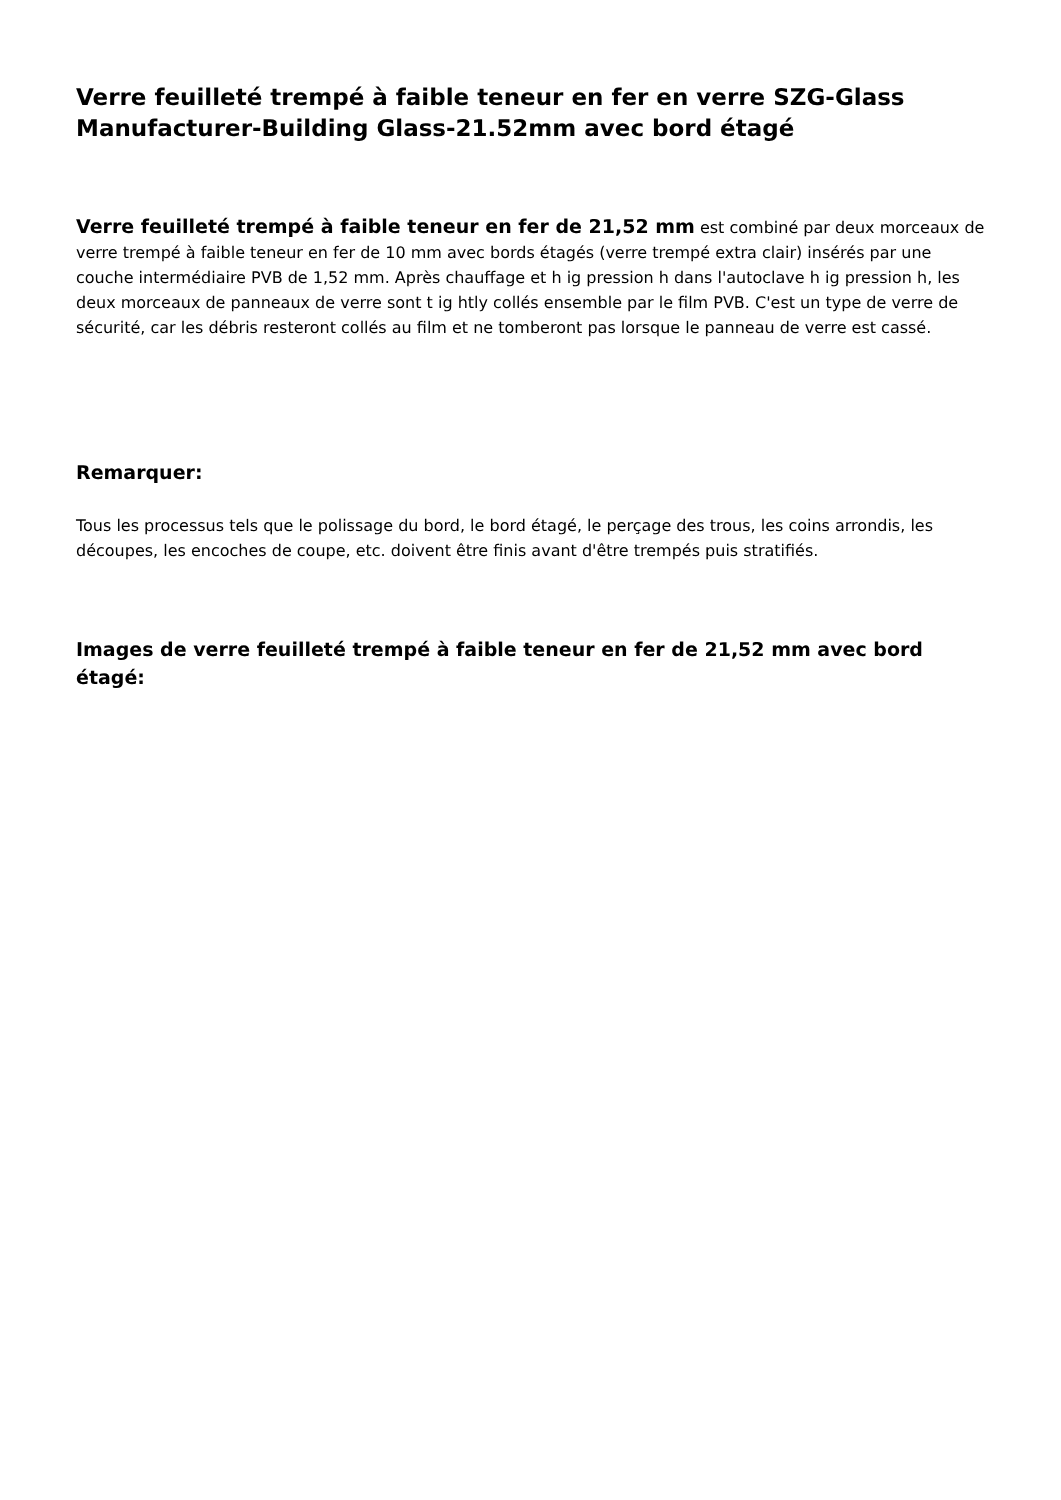Verre feuilleté trempé à faible teneur en fer en verre SZG-Glass Manufacturer-Building Glass-21.52mm avec bord étagé
Verre feuilleté trempé à faible teneur en fer de 21,52 mm est combiné par deux morceaux de verre trempé à faible teneur en fer de 10 mm avec bords étagés (verre trempé extra clair) insérés par une couche intermédiaire PVB de 1,52 mm. Après chauffage et h ig pression h dans l'autoclave h ig pression h, les deux morceaux de panneaux de verre sont t ig htly collés ensemble par le film PVB. C'est un type de verre de sécurité, car les débris resteront collés au film et ne tomberont pas lorsque le panneau de verre est cassé.
Remarquer:
Tous les processus tels que le polissage du bord, le bord étagé, le perçage des trous, les coins arrondis, les découpes, les encoches de coupe, etc. doivent être finis avant d'être trempés puis stratifiés.
Images de verre feuilleté trempé à faible teneur en fer de 21,52 mm avec bord étagé: